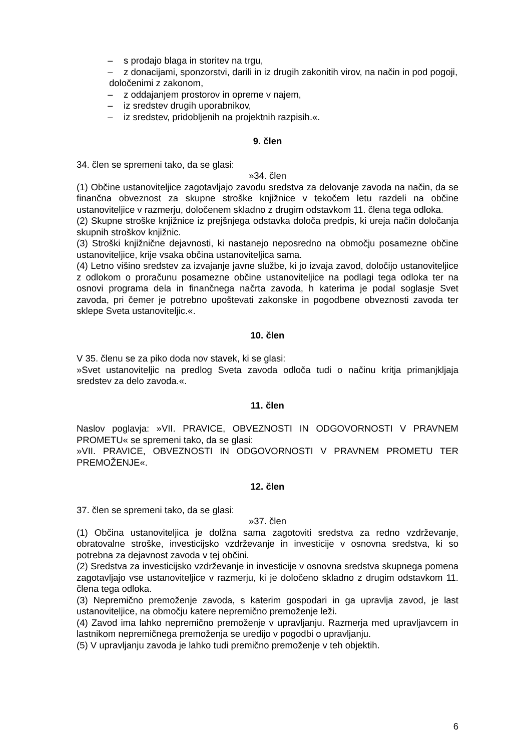– s prodajo blaga in storitev na trgu,
– z donacijami, sponzorstvi, darili in iz drugih zakonitih virov, na način in pod pogoji,
določenimi z zakonom,
– z oddajanjem prostorov in opreme v najem,
– iz sredstev drugih uporabnikov,
– iz sredstev, pridobljenih na projektnih razpisih.«.
9. člen
34. člen se spremeni tako, da se glasi:
»34. člen
(1) Občine ustanoviteljice zagotavljajo zavodu sredstva za delovanje zavoda na način, da se finančna obveznost za skupne stroške knjižnice v tekočem letu razdeli na občine ustanoviteljice v razmerju, določenem skladno z drugim odstavkom 11. člena tega odloka.
(2) Skupne stroške knjižnice iz prejšnjega odstavka določa predpis, ki ureja način določanja skupnih stroškov knjižnic.
(3) Stroški knjižnične dejavnosti, ki nastanejo neposredno na območju posamezne občine ustanoviteljice, krije vsaka občina ustanoviteljica sama.
(4) Letno višino sredstev za izvajanje javne službe, ki jo izvaja zavod, določijo ustanoviteljice z odlokom o proračunu posamezne občine ustanoviteljice na podlagi tega odloka ter na osnovi programa dela in finančnega načrta zavoda, h katerima je podal soglasje Svet zavoda, pri čemer je potrebno upoštevati zakonske in pogodbene obveznosti zavoda ter sklepe Sveta ustanoviteljic.«.
10. člen
V 35. členu se za piko doda nov stavek, ki se glasi:
»Svet ustanoviteljic na predlog Sveta zavoda odloča tudi o načinu kritja primanjkljaja sredstev za delo zavoda.«.
11. člen
Naslov poglavja: »VII. PRAVICE, OBVEZNOSTI IN ODGOVORNOSTI V PRAVNEM PROMETU« se spremeni tako, da se glasi:
»VII. PRAVICE, OBVEZNOSTI IN ODGOVORNOSTI V PRAVNEM PROMETU TER PREMOŽENJE«.
12. člen
37. člen se spremeni tako, da se glasi:
»37. člen
(1) Občina ustanoviteljica je dolžna sama zagotoviti sredstva za redno vzdrževanje, obratovalne stroške, investicijsko vzdrževanje in investicije v osnovna sredstva, ki so potrebna za dejavnost zavoda v tej občini.
(2) Sredstva za investicijsko vzdrževanje in investicije v osnovna sredstva skupnega pomena zagotavljajo vse ustanoviteljice v razmerju, ki je določeno skladno z drugim odstavkom 11. člena tega odloka.
(3) Nepremično premoženje zavoda, s katerim gospodari in ga upravlja zavod, je last ustanoviteljice, na območju katere nepremično premoženje leži.
(4) Zavod ima lahko nepremično premoženje v upravljanju. Razmerja med upravljavcem in lastnikom nepremičnega premoženja se uredijo v pogodbi o upravljanju.
(5) V upravljanju zavoda je lahko tudi premično premoženje v teh objektih.
6